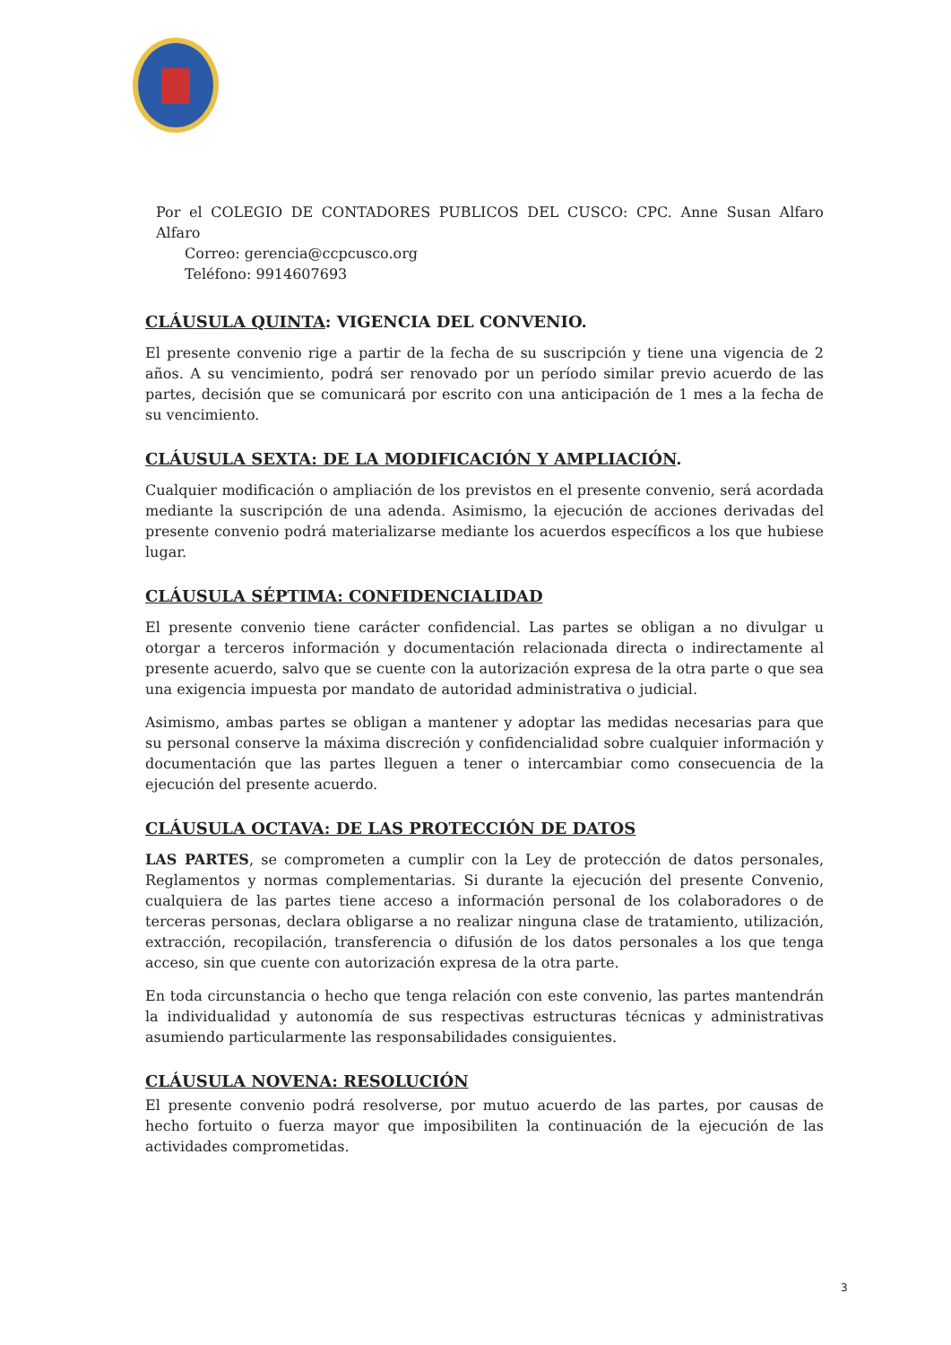Por el COLEGIO DE CONTADORES PUBLICOS DEL CUSCO: CPC. Anne Susan Alfaro Alfaro
Correo: gerencia@ccpcusco.org
Teléfono: 9914607693
CLÁUSULA QUINTA: VIGENCIA DEL CONVENIO.
El presente convenio rige a partir de la fecha de su suscripción y tiene una vigencia de 2 años. A su vencimiento, podrá ser renovado por un período similar previo acuerdo de las partes, decisión que se comunicará por escrito con una anticipación de 1 mes a la fecha de su vencimiento.
CLÁUSULA SEXTA: DE LA MODIFICACIÓN Y AMPLIACIÓN.
Cualquier modificación o ampliación de los previstos en el presente convenio, será acordada mediante la suscripción de una adenda. Asimismo, la ejecución de acciones derivadas del presente convenio podrá materializarse mediante los acuerdos específicos a los que hubiese lugar.
CLÁUSULA SÉPTIMA: CONFIDENCIALIDAD
El presente convenio tiene carácter confidencial. Las partes se obligan a no divulgar u otorgar a terceros información y documentación relacionada directa o indirectamente al presente acuerdo, salvo que se cuente con la autorización expresa de la otra parte o que sea una exigencia impuesta por mandato de autoridad administrativa o judicial.
Asimismo, ambas partes se obligan a mantener y adoptar las medidas necesarias para que su personal conserve la máxima discreción y confidencialidad sobre cualquier información y documentación que las partes lleguen a tener o intercambiar como consecuencia de la ejecución del presente acuerdo.
CLÁUSULA OCTAVA: DE LAS PROTECCIÓN DE DATOS
LAS PARTES, se comprometen a cumplir con la Ley de protección de datos personales, Reglamentos y normas complementarias. Si durante la ejecución del presente Convenio, cualquiera de las partes tiene acceso a información personal de los colaboradores o de terceras personas, declara obligarse a no realizar ninguna clase de tratamiento, utilización, extracción, recopilación, transferencia o difusión de los datos personales a los que tenga acceso, sin que cuente con autorización expresa de la otra parte.
En toda circunstancia o hecho que tenga relación con este convenio, las partes mantendrán la individualidad y autonomía de sus respectivas estructuras técnicas y administrativas asumiendo particularmente las responsabilidades consiguientes.
CLÁUSULA NOVENA: RESOLUCIÓN
El presente convenio podrá resolverse, por mutuo acuerdo de las partes, por causas de hecho fortuito o fuerza mayor que imposibiliten la continuación de la ejecución de las actividades comprometidas.
3